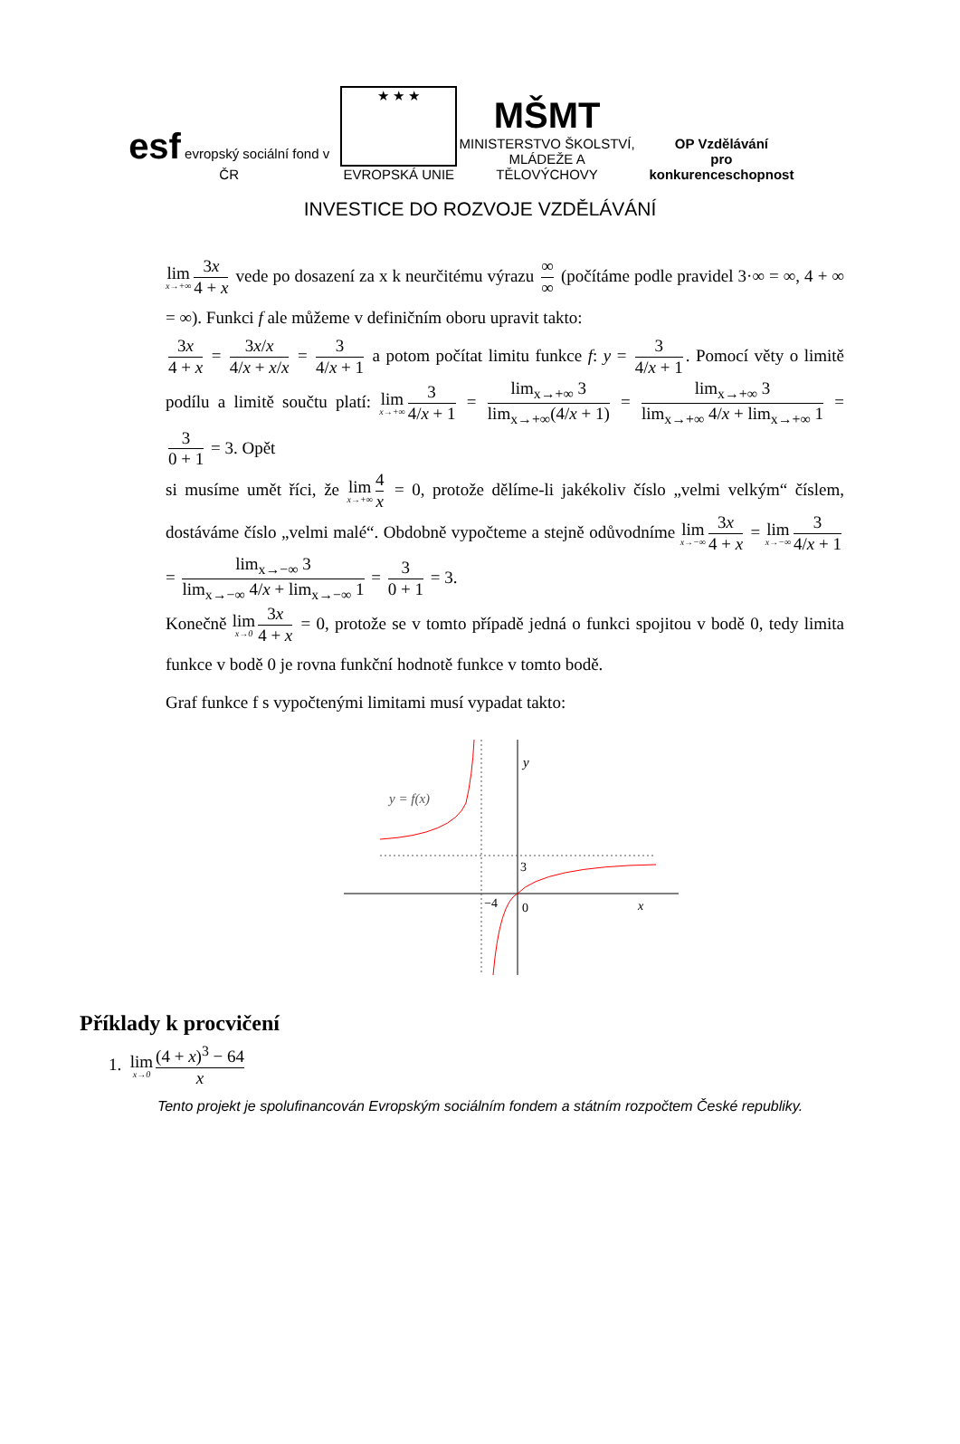esf evropský sociální fond v ČR
★ ★ ★
EVROPSKÁ UNIE
MŠMT
MINISTERSTVO ŠKOLSTVÍ,
MLÁDEŽE A TĚLOVÝCHOVY
OP Vzdělávání
pro konkurenceschopnost
INVESTICE DO ROZVOJE VZDĚLÁVÁNÍ
lim x→+∞ 3x 4 + x vede po dosazení za x k neurčitému výrazu ∞ ∞ (počítáme podle pravidel 3·∞ = ∞, 4 + ∞ = ∞). Funkci f ale můžeme v definičním oboru upravit takto:
3x 4 + x = 3x/x 4/x + x/x = 3 4/x + 1 a potom počítat limitu funkce f: y = 3 4/x + 1. Pomocí věty o limitě podílu a limitě součtu platí: lim x→+∞ 3 4/x + 1 = lim<sub>x→+∞</sub> 3 lim<sub>x→+∞</sub>(4/x + 1) = lim<sub>x→+∞</sub> 3 lim<sub>x→+∞</sub> 4/x + lim<sub>x→+∞</sub> 1 = 3 0 + 1 = 3. Opět
si musíme umět říci, že lim x→+∞ 4 x = 0, protože dělíme-li jakékoliv číslo „velmi velkým“ číslem, dostáváme číslo „velmi malé“. Obdobně vypočteme a stejně odůvodníme lim x→−∞ 3x 4 + x = lim x→−∞ 3 4/x + 1 = lim<sub>x→−∞</sub> 3 lim<sub>x→−∞</sub> 4/x + lim<sub>x→−∞</sub> 1 = 3 0 + 1 = 3.
Konečně lim x→0 3x 4 + x = 0, protože se v tomto případě jedná o funkci spojitou v bodě 0, tedy limita funkce v bodě 0 je rovna funkční hodnotě funkce v tomto bodě.
Graf funkce f s vypočtenými limitami musí vypadat takto:
y = f(x)
y
3
0
−4
x
Příklady k procvičení
1. lim x→0 (4 + x)<sup>3</sup> − 64 x
Tento projekt je spolufinancován Evropským sociálním fondem a státním rozpočtem České republiky.